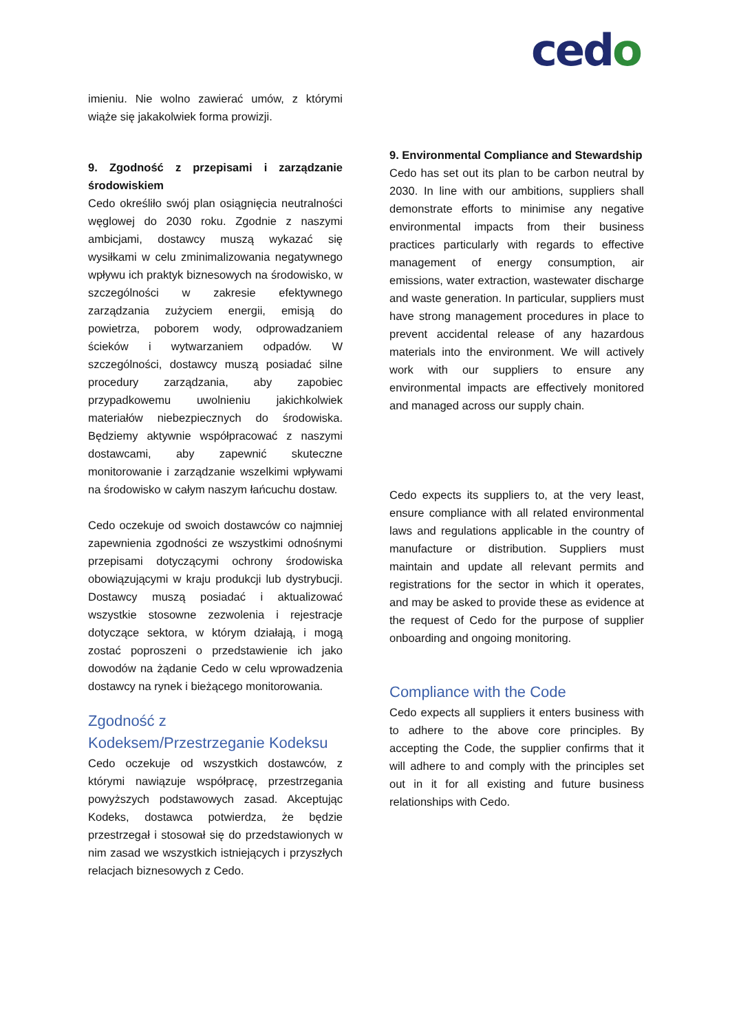cedo
imieniu. Nie wolno zawierać umów, z którymi wiąże się jakakolwiek forma prowizji.
9. Zgodność z przepisami i zarządzanie środowiskiem
Cedo określiło swój plan osiągnięcia neutralności węglowej do 2030 roku. Zgodnie z naszymi ambicjami, dostawcy muszą wykazać się wysiłkami w celu zminimalizowania negatywnego wpływu ich praktyk biznesowych na środowisko, w szczególności w zakresie efektywnego zarządzania zużyciem energii, emisją do powietrza, poborem wody, odprowadzaniem ścieków i wytwarzaniem odpadów. W szczególności, dostawcy muszą posiadać silne procedury zarządzania, aby zapobiec przypadkowemu uwolnieniu jakichkolwiek materiałów niebezpiecznych do środowiska. Będziemy aktywnie współpracować z naszymi dostawcami, aby zapewnić skuteczne monitorowanie i zarządzanie wszelkimi wpływami na środowisko w całym naszym łańcuchu dostaw.
Cedo oczekuje od swoich dostawców co najmniej zapewnienia zgodności ze wszystkimi odnośnymi przepisami dotyczącymi ochrony środowiska obowiązującymi w kraju produkcji lub dystrybucji. Dostawcy muszą posiadać i aktualizować wszystkie stosowne zezwolenia i rejestracje dotyczące sektora, w którym działają, i mogą zostać poproszeni o przedstawienie ich jako dowodów na żądanie Cedo w celu wprowadzenia dostawcy na rynek i bieżącego monitorowania.
Zgodność z Kodeksem/Przestrzeganie Kodeksu
Cedo oczekuje od wszystkich dostawców, z którymi nawiązuje współpracę, przestrzegania powyższych podstawowych zasad. Akceptując Kodeks, dostawca potwierdza, że będzie przestrzegał i stosował się do przedstawionych w nim zasad we wszystkich istniejących i przyszłych relacjach biznesowych z Cedo.
9. Environmental Compliance and Stewardship
Cedo has set out its plan to be carbon neutral by 2030. In line with our ambitions, suppliers shall demonstrate efforts to minimise any negative environmental impacts from their business practices particularly with regards to effective management of energy consumption, air emissions, water extraction, wastewater discharge and waste generation. In particular, suppliers must have strong management procedures in place to prevent accidental release of any hazardous materials into the environment. We will actively work with our suppliers to ensure any environmental impacts are effectively monitored and managed across our supply chain.
Cedo expects its suppliers to, at the very least, ensure compliance with all related environmental laws and regulations applicable in the country of manufacture or distribution. Suppliers must maintain and update all relevant permits and registrations for the sector in which it operates, and may be asked to provide these as evidence at the request of Cedo for the purpose of supplier onboarding and ongoing monitoring.
Compliance with the Code
Cedo expects all suppliers it enters business with to adhere to the above core principles. By accepting the Code, the supplier confirms that it will adhere to and comply with the principles set out in it for all existing and future business relationships with Cedo.